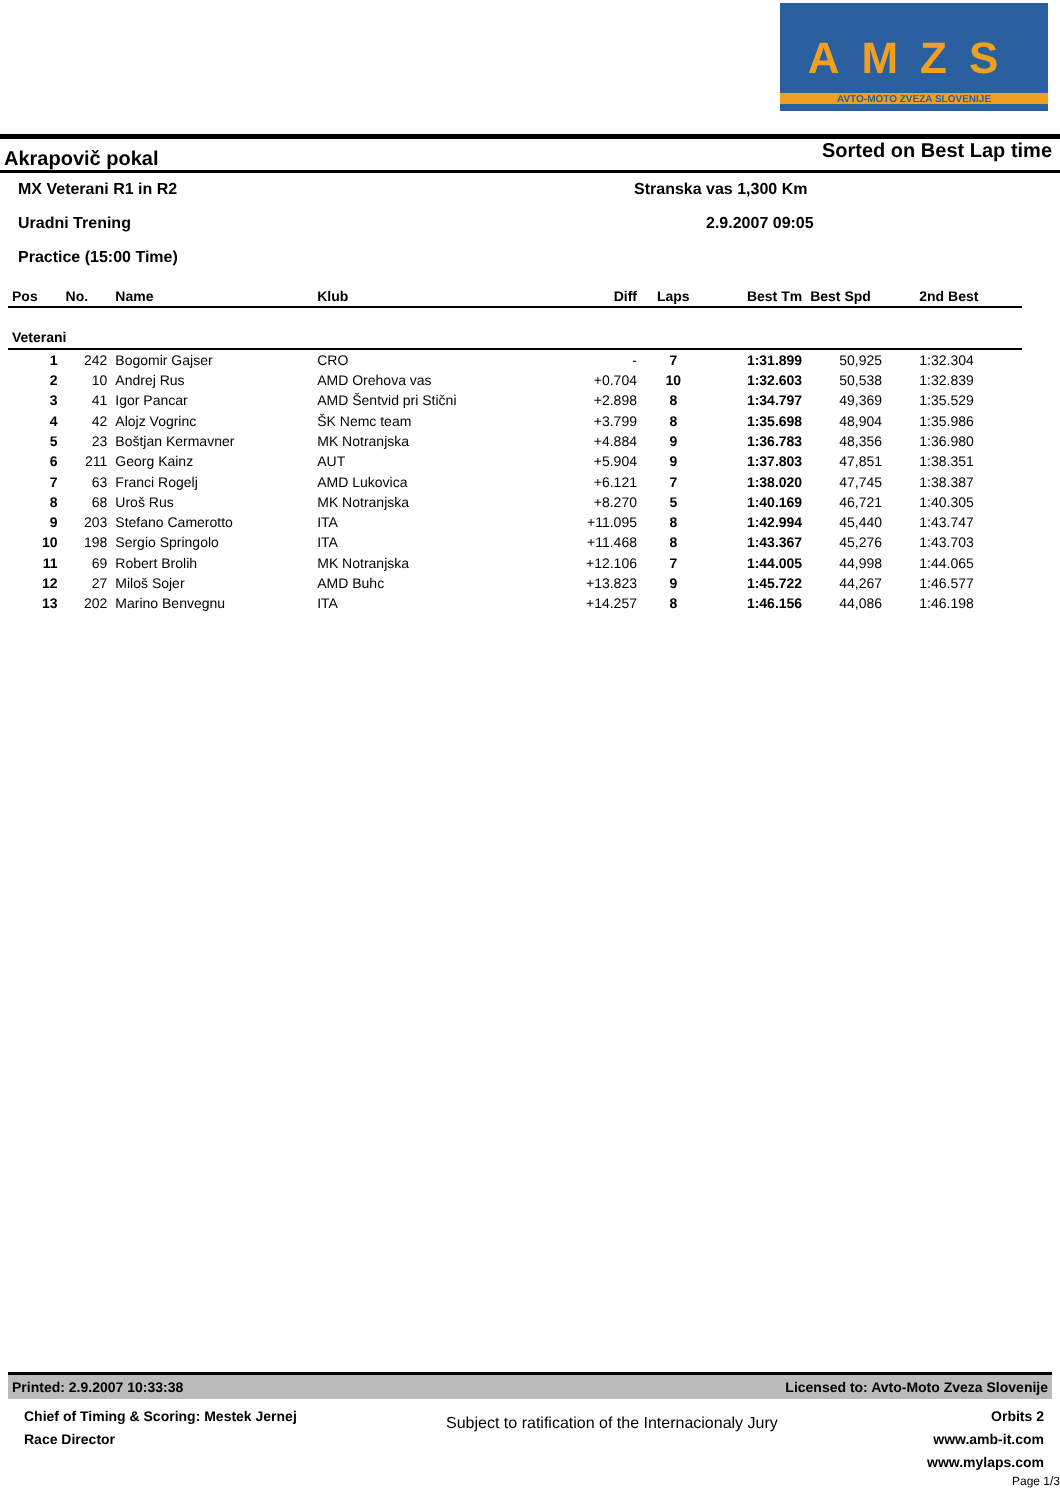AMZS
AVTO-MOTO ZVEZA SLOVENIJE
Akrapovič pokal Sorted on Best Lap time
MX Veterani R1 in R2 Stranska vas 1,300 Km
Uradni Trening 2.9.2007 09:05
Practice (15:00 Time)
| Pos | No. | Name | Klub | Diff | Laps | Best Tm | Best Spd | 2nd Best |
| --- | --- | --- | --- | --- | --- | --- | --- | --- |
| Veterani | | | | | | | | |
| 1 | 242 | Bogomir Gajser | CRO | - | 7 | 1:31.899 | 50,925 | 1:32.304 |
| 2 | 10 | Andrej Rus | AMD Orehova vas | +0.704 | 10 | 1:32.603 | 50,538 | 1:32.839 |
| 3 | 41 | Igor Pancar | AMD Šentvid pri Stični | +2.898 | 8 | 1:34.797 | 49,369 | 1:35.529 |
| 4 | 42 | Alojz Vogrinc | ŠK Nemc team | +3.799 | 8 | 1:35.698 | 48,904 | 1:35.986 |
| 5 | 23 | Boštjan Kermavner | MK Notranjska | +4.884 | 9 | 1:36.783 | 48,356 | 1:36.980 |
| 6 | 211 | Georg Kainz | AUT | +5.904 | 9 | 1:37.803 | 47,851 | 1:38.351 |
| 7 | 63 | Franci Rogelj | AMD Lukovica | +6.121 | 7 | 1:38.020 | 47,745 | 1:38.387 |
| 8 | 68 | Uroš Rus | MK Notranjska | +8.270 | 5 | 1:40.169 | 46,721 | 1:40.305 |
| 9 | 203 | Stefano Camerotto | ITA | +11.095 | 8 | 1:42.994 | 45,440 | 1:43.747 |
| 10 | 198 | Sergio Springolo | ITA | +11.468 | 8 | 1:43.367 | 45,276 | 1:43.703 |
| 11 | 69 | Robert Brolih | MK Notranjska | +12.106 | 7 | 1:44.005 | 44,998 | 1:44.065 |
| 12 | 27 | Miloš Sojer | AMD Buhc | +13.823 | 9 | 1:45.722 | 44,267 | 1:46.577 |
| 13 | 202 | Marino Benvegnu | ITA | +14.257 | 8 | 1:46.156 | 44,086 | 1:46.198 |
Printed: 2.9.2007 10:33:38 Licensed to: Avto-Moto Zveza Slovenije
Chief of Timing & Scoring: Mestek Jernej
Race Director
Subject to ratification of the Internacionaly Jury
Orbits 2
www.amb-it.com
www.mylaps.com
Page 1/3